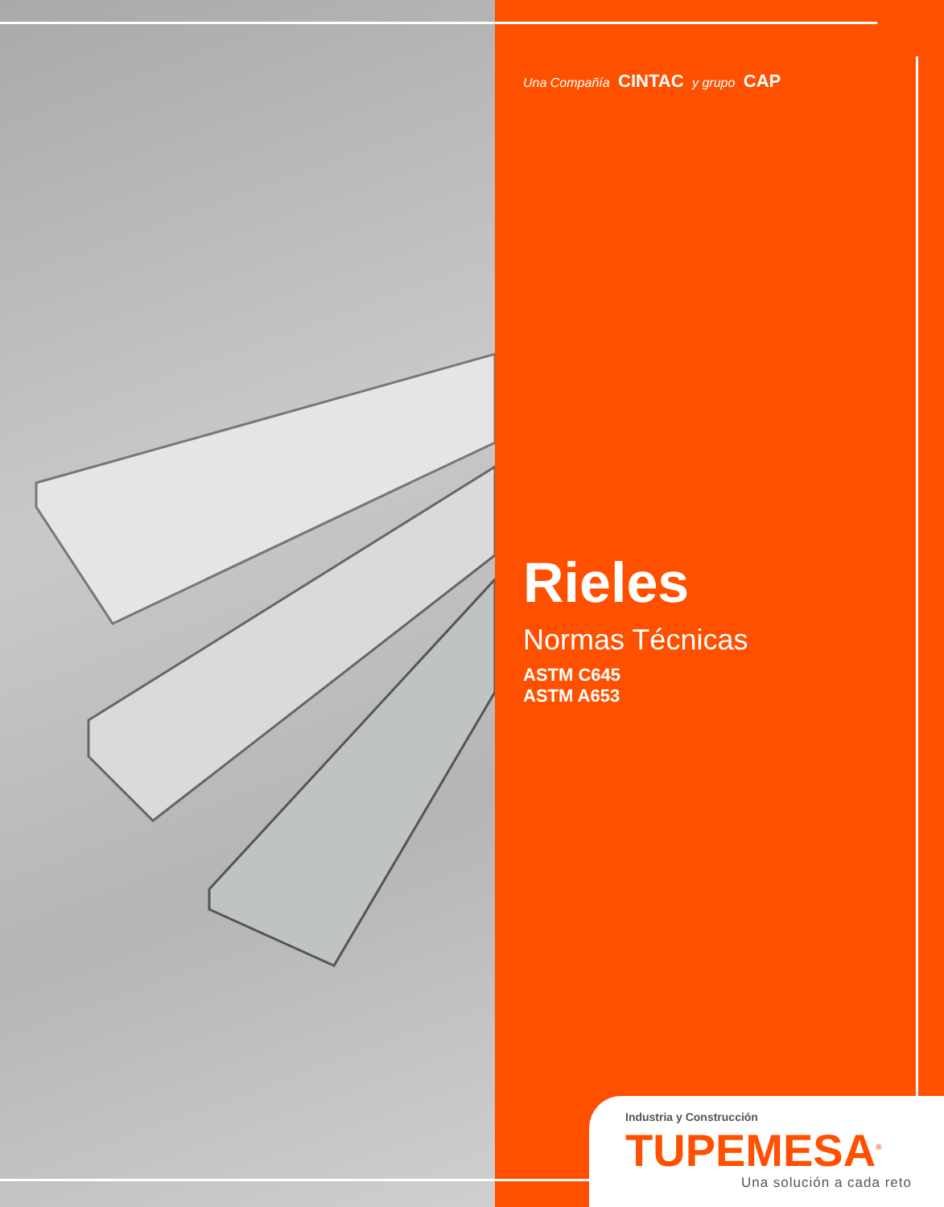Una Compañía CINTAC y grupo CAP
Rieles
Normas Técnicas
ASTM C645
ASTM A653
Industria y Construcción
TUPEMESA<sup>®</sup>
Una solución a cada reto